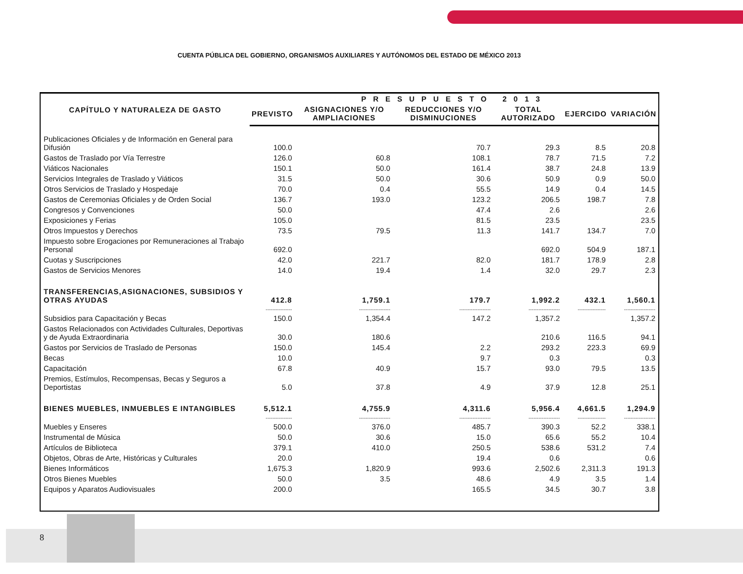CUENTA PÚBLICA DEL GOBIERNO, ORGANISMOS AUXILIARES Y AUTÓNOMOS DEL ESTADO DE MÉXICO 2013
| CAPÍTULO Y NATURALEZA DE GASTO | PRESUPUESTO 2013 | | | | | |
| --- | --- | --- | --- | --- | --- | --- |
| | PREVISTO | ASIGNACIONES Y/O AMPLIACIONES | REDUCCIONES Y/O DISMINUCIONES | TOTAL AUTORIZADO | EJERCIDO | VARIACIÓN |
| Publicaciones Oficiales y de Información en General para Difusión | 100.0 | | 70.7 | 29.3 | 8.5 | 20.8 |
| Gastos de Traslado por Vía Terrestre | 126.0 | 60.8 | 108.1 | 78.7 | 71.5 | 7.2 |
| Viáticos Nacionales | 150.1 | 50.0 | 161.4 | 38.7 | 24.8 | 13.9 |
| Servicios Integrales de Traslado y Viáticos | 31.5 | 50.0 | 30.6 | 50.9 | 0.9 | 50.0 |
| Otros Servicios de Traslado y Hospedaje | 70.0 | 0.4 | 55.5 | 14.9 | 0.4 | 14.5 |
| Gastos de Ceremonias Oficiales y de Orden Social | 136.7 | 193.0 | 123.2 | 206.5 | 198.7 | 7.8 |
| Congresos y Convenciones | 50.0 | | 47.4 | 2.6 | | 2.6 |
| Exposiciones y Ferias | 105.0 | | 81.5 | 23.5 | | 23.5 |
| Otros Impuestos y Derechos | 73.5 | 79.5 | 11.3 | 141.7 | 134.7 | 7.0 |
| Impuesto sobre Erogaciones por Remuneraciones al Trabajo Personal | 692.0 | | | 692.0 | 504.9 | 187.1 |
| Cuotas y Suscripciones | 42.0 | 221.7 | 82.0 | 181.7 | 178.9 | 2.8 |
| Gastos de Servicios Menores | 14.0 | 19.4 | 1.4 | 32.0 | 29.7 | 2.3 |
| TRANSFERENCIAS,ASIGNACIONES, SUBSIDIOS Y OTRAS AYUDAS | 412.8 | 1,759.1 | 179.7 | 1,992.2 | 432.1 | 1,560.1 |
| | ---------------- | ------------------- | ------------------- | ------------------- | ----------------- | ------------------- |
| Subsidios para Capacitación y Becas | 150.0 | 1,354.4 | 147.2 | 1,357.2 | | 1,357.2 |
| Gastos Relacionados con Actividades Culturales, Deportivas y de Ayuda Extraordinaria | 30.0 | 180.6 | | 210.6 | 116.5 | 94.1 |
| Gastos por Servicios de Traslado de Personas | 150.0 | 145.4 | 2.2 | 293.2 | 223.3 | 69.9 |
| Becas | 10.0 | | 9.7 | 0.3 | | 0.3 |
| Capacitación | 67.8 | 40.9 | 15.7 | 93.0 | 79.5 | 13.5 |
| Premios, Estímulos, Recompensas, Becas y Seguros a Deportistas | 5.0 | 37.8 | 4.9 | 37.9 | 12.8 | 25.1 |
| BIENES MUEBLES, INMUEBLES E INTANGIBLES | 5,512.1 | 4,755.9 | 4,311.6 | 5,956.4 | 4,661.5 | 1,294.9 |
| | ---------------- | ------------------- | ------------------- | ------------------- | ----------------- | ------------------- |
| Muebles y Enseres | 500.0 | 376.0 | 485.7 | 390.3 | 52.2 | 338.1 |
| Instrumental de Música | 50.0 | 30.6 | 15.0 | 65.6 | 55.2 | 10.4 |
| Artículos de Biblioteca | 379.1 | 410.0 | 250.5 | 538.6 | 531.2 | 7.4 |
| Objetos, Obras de Arte, Históricas y Culturales | 20.0 | | 19.4 | 0.6 | | 0.6 |
| Bienes Informáticos | 1,675.3 | 1,820.9 | 993.6 | 2,502.6 | 2,311.3 | 191.3 |
| Otros Bienes Muebles | 50.0 | 3.5 | 48.6 | 4.9 | 3.5 | 1.4 |
| Equipos y Aparatos Audiovisuales | 200.0 | | 165.5 | 34.5 | 30.7 | 3.8 |
8